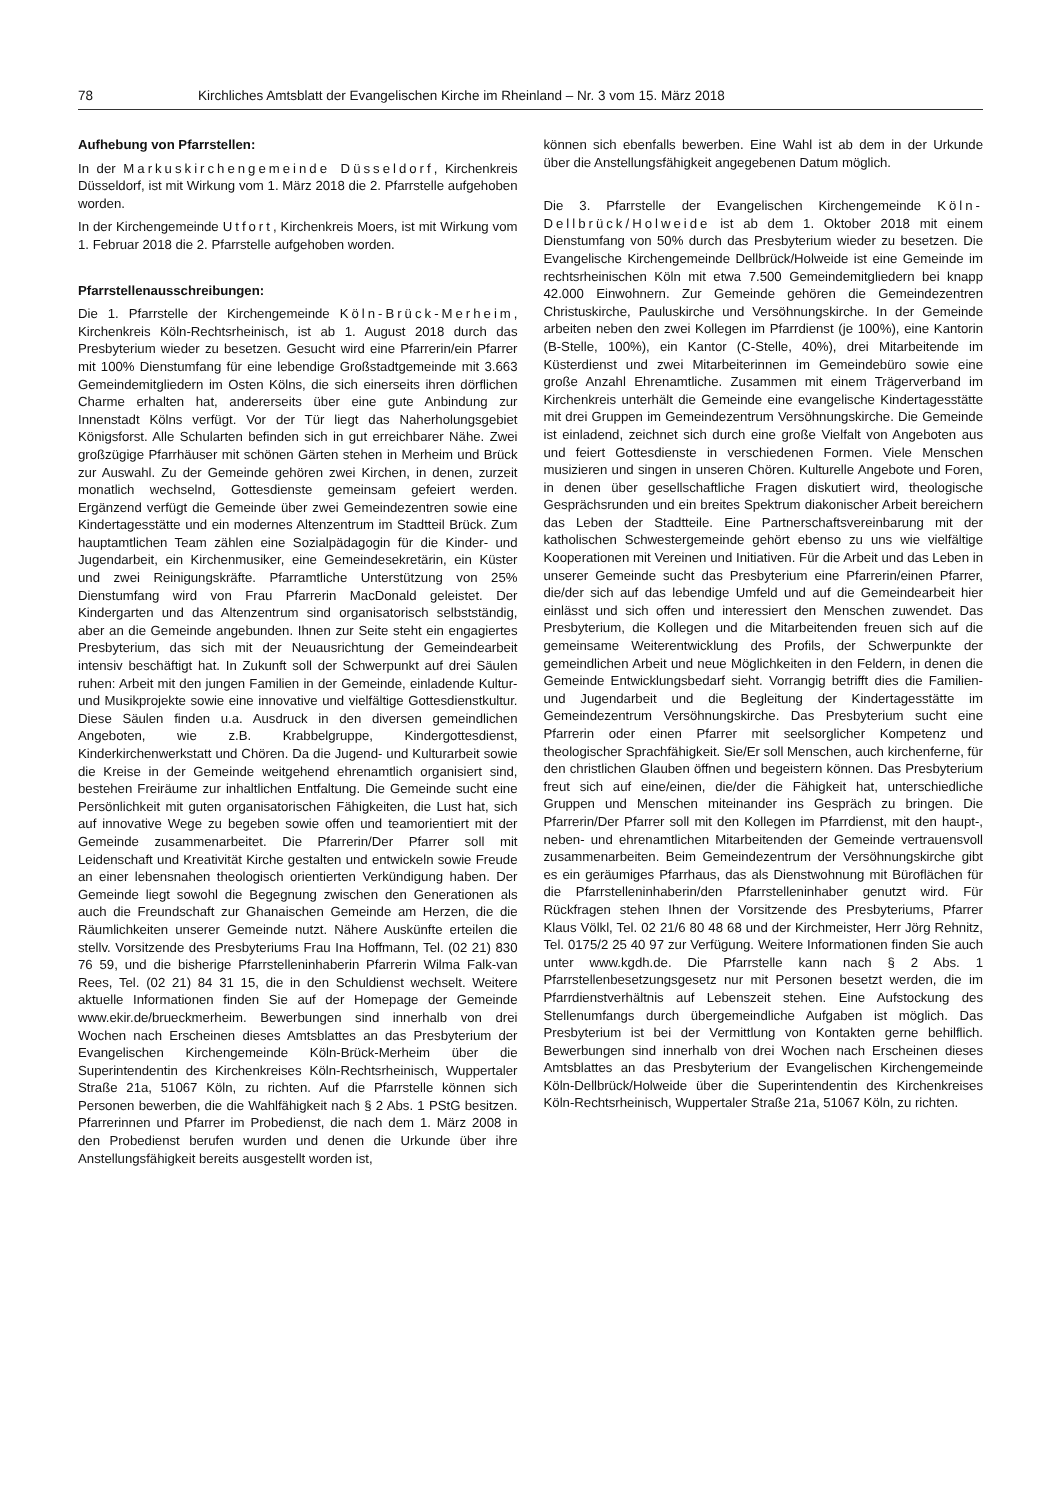78 Kirchliches Amtsblatt der Evangelischen Kirche im Rheinland – Nr. 3 vom 15. März 2018
Aufhebung von Pfarrstellen:
In der Markuskirchengemeinde Düsseldorf, Kirchenkreis Düsseldorf, ist mit Wirkung vom 1. März 2018 die 2. Pfarrstelle aufgehoben worden.
In der Kirchengemeinde Utfort, Kirchenkreis Moers, ist mit Wirkung vom 1. Februar 2018 die 2. Pfarrstelle aufgehoben worden.
Pfarrstellenausschreibungen:
Die 1. Pfarrstelle der Kirchengemeinde Köln-Brück-Merheim, Kirchenkreis Köln-Rechtsrheinisch, ist ab 1. August 2018 durch das Presbyterium wieder zu besetzen. Gesucht wird eine Pfarrerin/ein Pfarrer mit 100% Dienstumfang für eine lebendige Großstadtgemeinde mit 3.663 Gemeindemitgliedern im Osten Kölns, die sich einerseits ihren dörflichen Charme erhalten hat, andererseits über eine gute Anbindung zur Innenstadt Kölns verfügt. Vor der Tür liegt das Naherholungsgebiet Königsforst. Alle Schularten befinden sich in gut erreichbarer Nähe. Zwei großzügige Pfarrhäuser mit schönen Gärten stehen in Merheim und Brück zur Auswahl. Zu der Gemeinde gehören zwei Kirchen, in denen, zurzeit monatlich wechselnd, Gottesdienste gemeinsam gefeiert werden. Ergänzend verfügt die Gemeinde über zwei Gemeindezentren sowie eine Kindertagesstätte und ein modernes Altenzentrum im Stadtteil Brück. Zum hauptamtlichen Team zählen eine Sozialpädagogin für die Kinder- und Jugendarbeit, ein Kirchenmusiker, eine Gemeindesekretärin, ein Küster und zwei Reinigungskräfte. Pfarramtliche Unterstützung von 25% Dienstumfang wird von Frau Pfarrerin MacDonald geleistet. Der Kindergarten und das Altenzentrum sind organisatorisch selbstständig, aber an die Gemeinde angebunden. Ihnen zur Seite steht ein engagiertes Presbyterium, das sich mit der Neuausrichtung der Gemeindearbeit intensiv beschäftigt hat. In Zukunft soll der Schwerpunkt auf drei Säulen ruhen: Arbeit mit den jungen Familien in der Gemeinde, einladende Kultur- und Musikprojekte sowie eine innovative und vielfältige Gottesdienstkultur. Diese Säulen finden u.a. Ausdruck in den diversen gemeindlichen Angeboten, wie z.B. Krabbelgruppe, Kindergottesdienst, Kinderkirchenwerkstatt und Chören. Da die Jugend- und Kulturarbeit sowie die Kreise in der Gemeinde weitgehend ehrenamtlich organisiert sind, bestehen Freiräume zur inhaltlichen Entfaltung. Die Gemeinde sucht eine Persönlichkeit mit guten organisatorischen Fähigkeiten, die Lust hat, sich auf innovative Wege zu begeben sowie offen und teamorientiert mit der Gemeinde zusammenarbeitet. Die Pfarrerin/Der Pfarrer soll mit Leidenschaft und Kreativität Kirche gestalten und entwickeln sowie Freude an einer lebensnahen theologisch orientierten Verkündigung haben. Der Gemeinde liegt sowohl die Begegnung zwischen den Generationen als auch die Freundschaft zur Ghanaischen Gemeinde am Herzen, die die Räumlichkeiten unserer Gemeinde nutzt. Nähere Auskünfte erteilen die stellv. Vorsitzende des Presbyteriums Frau Ina Hoffmann, Tel. (02 21) 830 76 59, und die bisherige Pfarrstelleninhaberin Pfarrerin Wilma Falk-van Rees, Tel. (02 21) 84 31 15, die in den Schuldienst wechselt. Weitere aktuelle Informationen finden Sie auf der Homepage der Gemeinde www.ekir.de/brueckmerheim. Bewerbungen sind innerhalb von drei Wochen nach Erscheinen dieses Amtsblattes an das Presbyterium der Evangelischen Kirchengemeinde Köln-Brück-Merheim über die Superintendentin des Kirchenkreises Köln-Rechtsrheinisch, Wuppertaler Straße 21a, 51067 Köln, zu richten. Auf die Pfarrstelle können sich Personen bewerben, die die Wahlfähigkeit nach § 2 Abs. 1 PStG besitzen. Pfarrerinnen und Pfarrer im Probedienst, die nach dem 1. März 2008 in den Probedienst berufen wurden und denen die Urkunde über ihre Anstellungsfähigkeit bereits ausgestellt worden ist,
können sich ebenfalls bewerben. Eine Wahl ist ab dem in der Urkunde über die Anstellungsfähigkeit angegebenen Datum möglich.
Die 3. Pfarrstelle der Evangelischen Kirchengemeinde Köln-Dellbrück/Holweide ist ab dem 1. Oktober 2018 mit einem Dienstumfang von 50% durch das Presbyterium wieder zu besetzen. Die Evangelische Kirchengemeinde Dellbrück/Holweide ist eine Gemeinde im rechtsrheinischen Köln mit etwa 7.500 Gemeindemitgliedern bei knapp 42.000 Einwohnern. Zur Gemeinde gehören die Gemeindezentren Christuskirche, Pauluskirche und Versöhnungskirche. In der Gemeinde arbeiten neben den zwei Kollegen im Pfarrdienst (je 100%), eine Kantorin (B-Stelle, 100%), ein Kantor (C-Stelle, 40%), drei Mitarbeitende im Küsterdienst und zwei Mitarbeiterinnen im Gemeindebüro sowie eine große Anzahl Ehrenamtliche. Zusammen mit einem Trägerverband im Kirchenkreis unterhält die Gemeinde eine evangelische Kindertagesstätte mit drei Gruppen im Gemeindezentrum Versöhnungskirche. Die Gemeinde ist einladend, zeichnet sich durch eine große Vielfalt von Angeboten aus und feiert Gottesdienste in verschiedenen Formen. Viele Menschen musizieren und singen in unseren Chören. Kulturelle Angebote und Foren, in denen über gesellschaftliche Fragen diskutiert wird, theologische Gesprächsrunden und ein breites Spektrum diakonischer Arbeit bereichern das Leben der Stadtteile. Eine Partnerschaftsvereinbarung mit der katholischen Schwestergemeinde gehört ebenso zu uns wie vielfältige Kooperationen mit Vereinen und Initiativen. Für die Arbeit und das Leben in unserer Gemeinde sucht das Presbyterium eine Pfarrerin/einen Pfarrer, die/der sich auf das lebendige Umfeld und auf die Gemeindearbeit hier einlässt und sich offen und interessiert den Menschen zuwendet. Das Presbyterium, die Kollegen und die Mitarbeitenden freuen sich auf die gemeinsame Weiterentwicklung des Profils, der Schwerpunkte der gemeindlichen Arbeit und neue Möglichkeiten in den Feldern, in denen die Gemeinde Entwicklungsbedarf sieht. Vorrangig betrifft dies die Familien- und Jugendarbeit und die Begleitung der Kindertagesstätte im Gemeindezentrum Versöhnungskirche. Das Presbyterium sucht eine Pfarrerin oder einen Pfarrer mit seelsorglicher Kompetenz und theologischer Sprachfähigkeit. Sie/Er soll Menschen, auch kirchenferne, für den christlichen Glauben öffnen und begeistern können. Das Presbyterium freut sich auf eine/einen, die/der die Fähigkeit hat, unterschiedliche Gruppen und Menschen miteinander ins Gespräch zu bringen. Die Pfarrerin/Der Pfarrer soll mit den Kollegen im Pfarrdienst, mit den haupt-, neben- und ehrenamtlichen Mitarbeitenden der Gemeinde vertrauensvoll zusammenarbeiten. Beim Gemeindezentrum der Versöhnungskirche gibt es ein geräumiges Pfarrhaus, das als Dienstwohnung mit Büroflächen für die Pfarrstelleninhaberin/den Pfarrstelleninhaber genutzt wird. Für Rückfragen stehen Ihnen der Vorsitzende des Presbyteriums, Pfarrer Klaus Völkl, Tel. 02 21/6 80 48 68 und der Kirchmeister, Herr Jörg Rehnitz, Tel. 0175/2 25 40 97 zur Verfügung. Weitere Informationen finden Sie auch unter www.kgdh.de. Die Pfarrstelle kann nach § 2 Abs. 1 Pfarrstellenbesetzungsgesetz nur mit Personen besetzt werden, die im Pfarrdienstverhältnis auf Lebenszeit stehen. Eine Aufstockung des Stellenumfangs durch übergemeindliche Aufgaben ist möglich. Das Presbyterium ist bei der Vermittlung von Kontakten gerne behilflich. Bewerbungen sind innerhalb von drei Wochen nach Erscheinen dieses Amtsblattes an das Presbyterium der Evangelischen Kirchengemeinde Köln-Dellbrück/Holweide über die Superintendentin des Kirchenkreises Köln-Rechtsrheinisch, Wuppertaler Straße 21a, 51067 Köln, zu richten.